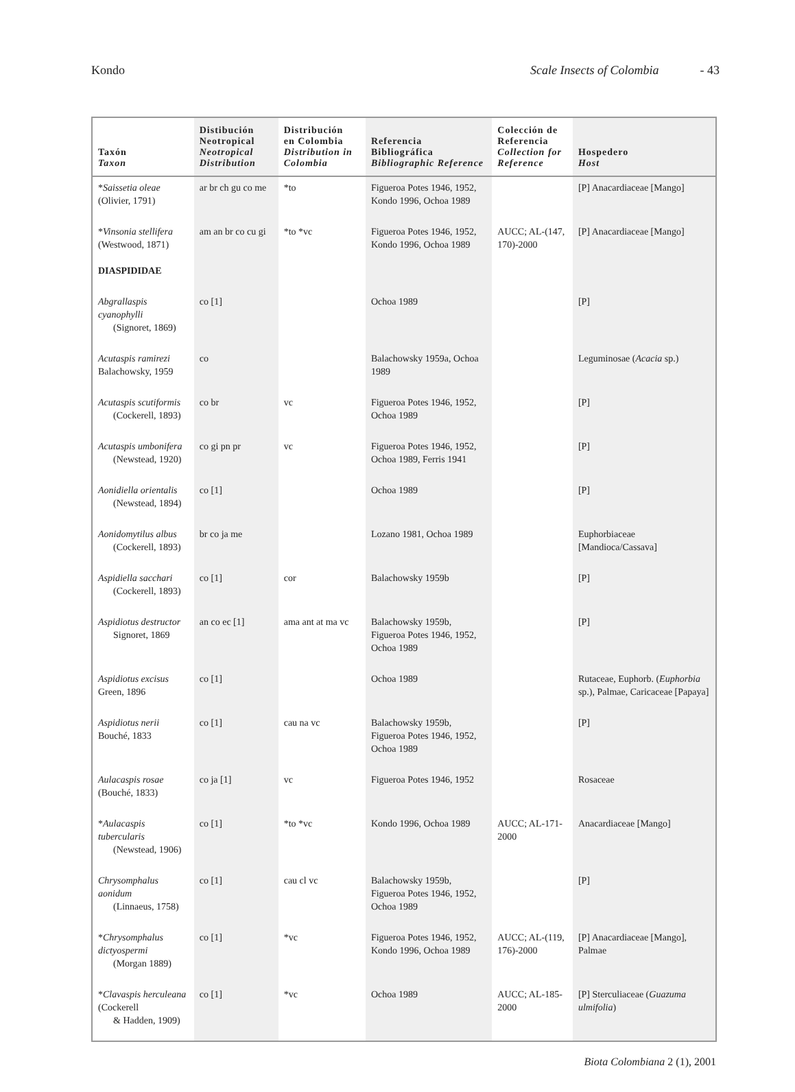Kondo Scale Insects of Colombia - 43
| Taxón Taxon | Distibución Neotropical Neotropical Distribution | Distribución en Colombia Distribution in Colombia | Referencia Bibliográfica Bibliographic Reference | Colección de Referencia Collection for Reference | Hospedero Host |
| --- | --- | --- | --- | --- | --- |
| * Saissetia oleae (Olivier, 1791) | ar br ch gu co me | *to | Figueroa Potes 1946, 1952, Kondo 1996, Ochoa 1989 | | [P] Anacardiaceae [Mango] |
| * Vinsonia stellifera (Westwood, 1871) DIASPIDIDAE | am an br co cu gi | *to *vc | Figueroa Potes 1946, 1952, Kondo 1996, Ochoa 1989 | AUCC; AL-(147, 170)-2000 | [P] Anacardiaceae [Mango] |
| Abgrallaspis cyanophylli (Signoret, 1869) | co [1] | | Ochoa 1989 | | [P] |
| Acutaspis ramirezi Balachowsky, 1959 | co | | Balachowsky 1959a, Ochoa 1989 | | Leguminosae ( Acacia sp.) |
| Acutaspis scutiformis (Cockerell, 1893) | co br | vc | Figueroa Potes 1946, 1952, Ochoa 1989 | | [P] |
| Acutaspis umbonifera (Newstead, 1920) | co gi pn pr | vc | Figueroa Potes 1946, 1952, Ochoa 1989, Ferris 1941 | | [P] |
| Aonidiella orientalis (Newstead, 1894) | co [1] | | Ochoa 1989 | | [P] |
| Aonidomytilus albus (Cockerell, 1893) | br co ja me | | Lozano 1981, Ochoa 1989 | | Euphorbiaceae [Mandioca/Cassava] |
| Aspidiella sacchari (Cockerell, 1893) | co [1] | cor | Balachowsky 1959b | | [P] |
| Aspidiotus destructor Signoret, 1869 | an co ec [1] | ama ant at ma vc | Balachowsky 1959b, Figueroa Potes 1946, 1952, Ochoa 1989 | | [P] |
| Aspidiotus excisus Green, 1896 | co [1] | | Ochoa 1989 | | Rutaceae, Euphorb. ( Euphorbia sp.), Palmae, Caricaceae [Papaya] |
| Aspidiotus nerii Bouché, 1833 | co [1] | cau na vc | Balachowsky 1959b, Figueroa Potes 1946, 1952, Ochoa 1989 | | [P] |
| Aulacaspis rosae (Bouché, 1833) | co ja [1] | vc | Figueroa Potes 1946, 1952 | | Rosaceae |
| * Aulacaspis tubercularis (Newstead, 1906) | co [1] | *to *vc | Kondo 1996, Ochoa 1989 | AUCC; AL-171-2000 | Anacardiaceae [Mango] |
| Chrysomphalus aonidum (Linnaeus, 1758) | co [1] | cau cl vc | Balachowsky 1959b, Figueroa Potes 1946, 1952, Ochoa 1989 | | [P] |
| * Chrysomphalus dictyospermi (Morgan 1889) | co [1] | *vc | Figueroa Potes 1946, 1952, Kondo 1996, Ochoa 1989 | AUCC; AL-(119, 176)-2000 | [P] Anacardiaceae [Mango], Palmae |
| * Clavaspis herculeana (Cockerell & Hadden, 1909) | co [1] | *vc | Ochoa 1989 | AUCC; AL-185-2000 | [P] Sterculiaceae ( Guazuma ulmifolia ) |
Biota Colombiana 2 (1), 2001